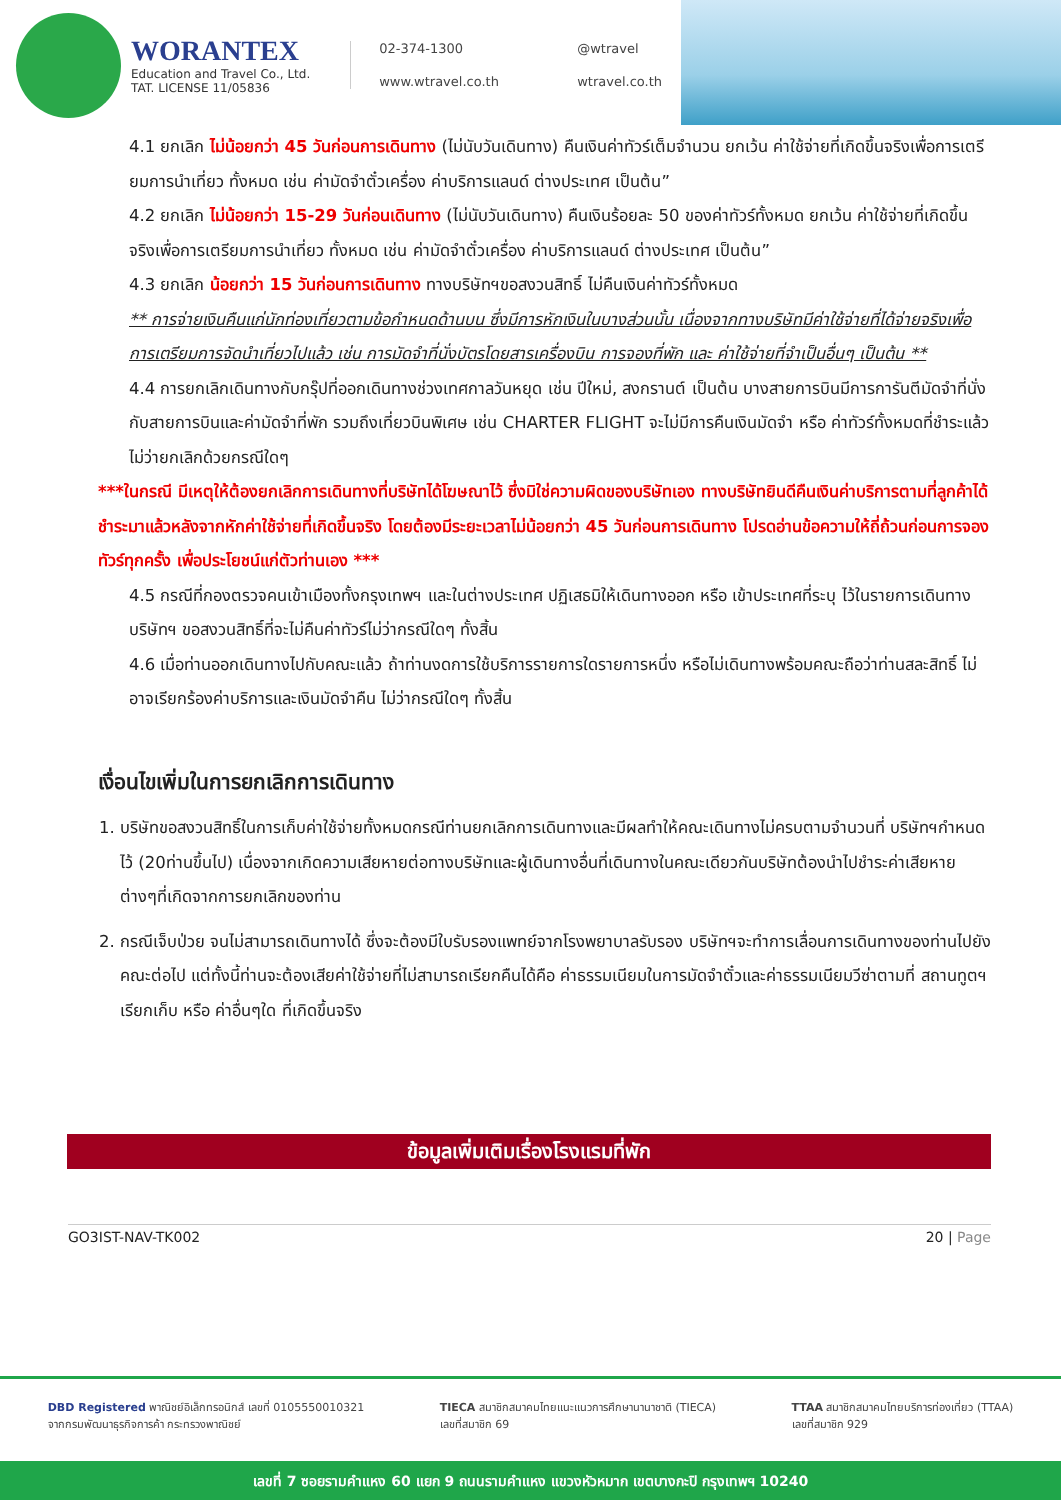WORANTEX
Education and Travel Co., Ltd.
TAT. LICENSE 11/05836
02-374-1300 @wtravel www.wtravel.co.th wtravel.co.th
4.1 ยกเลิก ไม่น้อยกว่า 45 วันก่อนการเดินทาง (ไม่นับวันเดินทาง) คืนเงินค่าทัวร์เต็มจำนวน ยกเว้น ค่าใช้จ่ายที่เกิดขึ้นจริงเพื่อการเตรียมการนำเที่ยว ทั้งหมด เช่น ค่ามัดจำตั๋วเครื่อง ค่าบริการแลนด์ ต่างประเทศ เป็นต้น”
4.2 ยกเลิก ไม่น้อยกว่า 15-29 วันก่อนเดินทาง (ไม่นับวันเดินทาง) คืนเงินร้อยละ 50 ของค่าทัวร์ทั้งหมด ยกเว้น ค่าใช้จ่ายที่เกิดขึ้นจริงเพื่อการเตรียมการนำเที่ยว ทั้งหมด เช่น ค่ามัดจำตั๋วเครื่อง ค่าบริการแลนด์ ต่างประเทศ เป็นต้น”
4.3 ยกเลิก น้อยกว่า 15 วันก่อนการเดินทาง ทางบริษัทฯขอสงวนสิทธิ์ ไม่คืนเงินค่าทัวร์ทั้งหมด
** การจ่ายเงินคืนแก่นักท่องเที่ยวตามข้อกำหนดด้านบน ซึ่งมีการหักเงินในบางส่วนนั้น เนื่องจากทางบริษัทมีค่าใช้จ่ายที่ได้จ่ายจริงเพื่อการเตรียมการจัดนำเที่ยวไปแล้ว เช่น การมัดจำที่นั่งบัตรโดยสารเครื่องบิน การจองที่พัก และ ค่าใช้จ่ายที่จำเป็นอื่นๆ เป็นต้น **
4.4 การยกเลิกเดินทางกับกรุ๊ปที่ออกเดินทางช่วงเทศกาลวันหยุด เช่น ปีใหม่, สงกรานต์ เป็นต้น บางสายการบินมีการการันตีมัดจำที่นั่งกับสายการบินและค่ามัดจำที่พัก รวมถึงเที่ยวบินพิเศษ เช่น CHARTER FLIGHT จะไม่มีการคืนเงินมัดจำ หรือ ค่าทัวร์ทั้งหมดที่ชำระแล้ว ไม่ว่ายกเลิกด้วยกรณีใดๆ
***ในกรณี มีเหตุให้ต้องยกเลิกการเดินทางที่บริษัทได้โฆษณาไว้ ซึ่งมิใช่ความผิดของบริษัทเอง ทางบริษัทยินดีคืนเงินค่าบริการตามที่ลูกค้าได้ชำระมาแล้วหลังจากหักค่าใช้จ่ายที่เกิดขึ้นจริง โดยต้องมีระยะเวลาไม่น้อยกว่า 45 วันก่อนการเดินทาง โปรดอ่านข้อความให้ถี่ถ้วนก่อนการจองทัวร์ทุกครั้ง เพื่อประโยชน์แก่ตัวท่านเอง ***
4.5 กรณีที่กองตรวจคนเข้าเมืองทั้งกรุงเทพฯ และในต่างประเทศ ปฏิเสธมิให้เดินทางออก หรือ เข้าประเทศที่ระบุ ไว้ในรายการเดินทาง บริษัทฯ ขอสงวนสิทธิ์ที่จะไม่คืนค่าทัวร์ไม่ว่ากรณีใดๆ ทั้งสิ้น
4.6 เมื่อท่านออกเดินทางไปกับคณะแล้ว ถ้าท่านงดการใช้บริการรายการใดรายการหนึ่ง หรือไม่เดินทางพร้อมคณะถือว่าท่านสละสิทธิ์ ไม่อาจเรียกร้องค่าบริการและเงินมัดจำคืน ไม่ว่ากรณีใดๆ ทั้งสิ้น
เงื่อนไขเพิ่มในการยกเลิกการเดินทาง
1. บริษัทขอสงวนสิทธิ์ในการเก็บค่าใช้จ่ายทั้งหมดกรณีท่านยกเลิกการเดินทางและมีผลทำให้คณะเดินทางไม่ครบตามจำนวนที่ บริษัทฯกำหนดไว้ (20ท่านขึ้นไป) เนื่องจากเกิดความเสียหายต่อทางบริษัทและผู้เดินทางอื่นที่เดินทางในคณะเดียวกันบริษัทต้องนำไปชำระค่าเสียหายต่างๆที่เกิดจากการยกเลิกของท่าน
2. กรณีเจ็บป่วย จนไม่สามารถเดินทางได้ ซึ่งจะต้องมีใบรับรองแพทย์จากโรงพยาบาลรับรอง บริษัทฯจะทำการเลื่อนการเดินทางของท่านไปยังคณะต่อไป แต่ทั้งนี้ท่านจะต้องเสียค่าใช้จ่ายที่ไม่สามารถเรียกคืนได้คือ ค่าธรรมเนียมในการมัดจำตั๋วและค่าธรรมเนียมวีซ่าตามที่ สถานทูตฯ เรียกเก็บ หรือ ค่าอื่นๆใด ที่เกิดขึ้นจริง
ข้อมูลเพิ่มเติมเรื่องโรงแรมที่พัก
GO3IST-NAV-TK002 20 | Page
DBD Registered พาณิชย์อิเล็กทรอนิกส์ เลขที่ 0105550010321
จากกรมพัฒนาธุรกิจการค้า กระทรวงพาณิชย์
TIECA สมาชิกสมาคมไทยแนะแนวการศึกษานานาชาติ (TIECA)
เลขที่สมาชิก 69
TTAA สมาชิกสมาคมไทยบริการท่องเที่ยว (TTAA)
เลขที่สมาชิก 929
เลขที่ 7 ซอยรามคำแหง 60 แยก 9 ถนนรามคำแหง แขวงหัวหมาก เขตบางกะปิ กรุงเทพฯ 10240